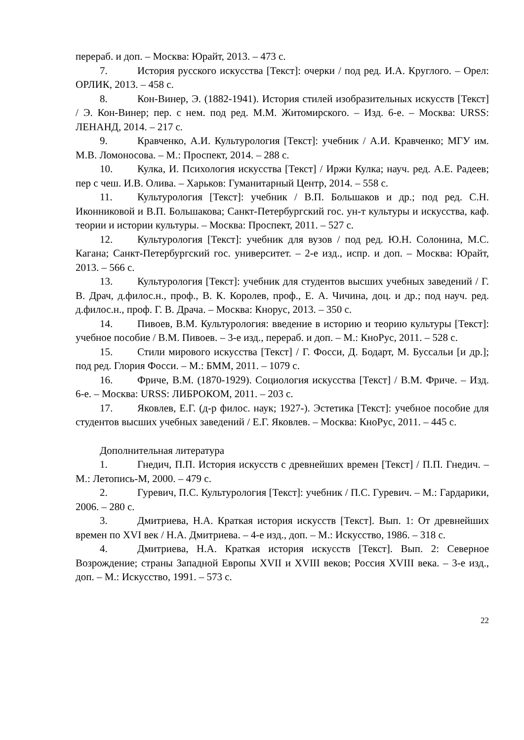перераб. и доп. – Москва: Юрайт, 2013. – 473 с.
7. История русского искусства [Текст]: очерки / под ред. И.А. Круглого. – Орел: ОРЛИК, 2013. – 458 с.
8. Кон-Винер, Э. (1882-1941). История стилей изобразительных искусств [Текст] / Э. Кон-Винер; пер. с нем. под ред. М.М. Житомирского. – Изд. 6-е. – Москва: URSS: ЛЕНАНД, 2014. – 217 с.
9. Кравченко, А.И. Культурология [Текст]: учебник / А.И. Кравченко; МГУ им. М.В. Ломоносова. – М.: Проспект, 2014. – 288 с.
10. Кулка, И. Психология искусства [Текст] / Иржи Кулка; науч. ред. А.Е. Радеев; пер с чеш. И.В. Олива. – Харьков: Гуманитарный Центр, 2014. – 558 с.
11. Культурология [Текст]: учебник / В.П. Большаков и др.; под ред. С.Н. Иконниковой и В.П. Большакова; Санкт-Петербургский гос. ун-т культуры и искусства, каф. теории и истории культуры. – Москва: Проспект, 2011. – 527 с.
12. Культурология [Текст]: учебник для вузов / под ред. Ю.Н. Солонина, М.С. Кагана; Санкт-Петербургский гос. университет. – 2-е изд., испр. и доп. – Москва: Юрайт, 2013. – 566 с.
13. Культурология [Текст]: учебник для студентов высших учебных заведений / Г. В. Драч, д.филос.н., проф., В. К. Королев, проф., Е. А. Чичина, доц. и др.; под науч. ред. д.филос.н., проф. Г. В. Драча. – Москва: Кнорус, 2013. – 350 с.
14. Пивоев, В.М. Культурология: введение в историю и теорию культуры [Текст]: учебное пособие / В.М. Пивоев. – 3-е изд., перераб. и доп. – М.: КноРус, 2011. – 528 с.
15. Стили мирового искусства [Текст] / Г. Фосси, Д. Бодарт, М. Буссальи [и др.]; под ред. Глория Фосси. – М.: БММ, 2011. – 1079 с.
16. Фриче, В.М. (1870-1929). Социология искусства [Текст] / В.М. Фриче. – Изд. 6-е. – Москва: URSS: ЛИБРОКОМ, 2011. – 203 с.
17. Яковлев, Е.Г. (д-р филос. наук; 1927-). Эстетика [Текст]: учебное пособие для студентов высших учебных заведений / Е.Г. Яковлев. – Москва: КноРус, 2011. – 445 с.
Дополнительная литература
1. Гнедич, П.П. История искусств с древнейших времен [Текст] / П.П. Гнедич. – М.: Летопись-М, 2000. – 479 с.
2. Гуревич, П.С. Культурология [Текст]: учебник / П.С. Гуревич. – М.: Гардарики, 2006. – 280 с.
3. Дмитриева, Н.А. Краткая история искусств [Текст]. Вып. 1: От древнейших времен по XVI век / Н.А. Дмитриева. – 4-е изд., доп. – М.: Искусство, 1986. – 318 с.
4. Дмитриева, Н.А. Краткая история искусств [Текст]. Вып. 2: Северное Возрождение; страны Западной Европы XVII и XVIII веков; Россия XVIII века. – 3-е изд., доп. – М.: Искусство, 1991. – 573 с.
22